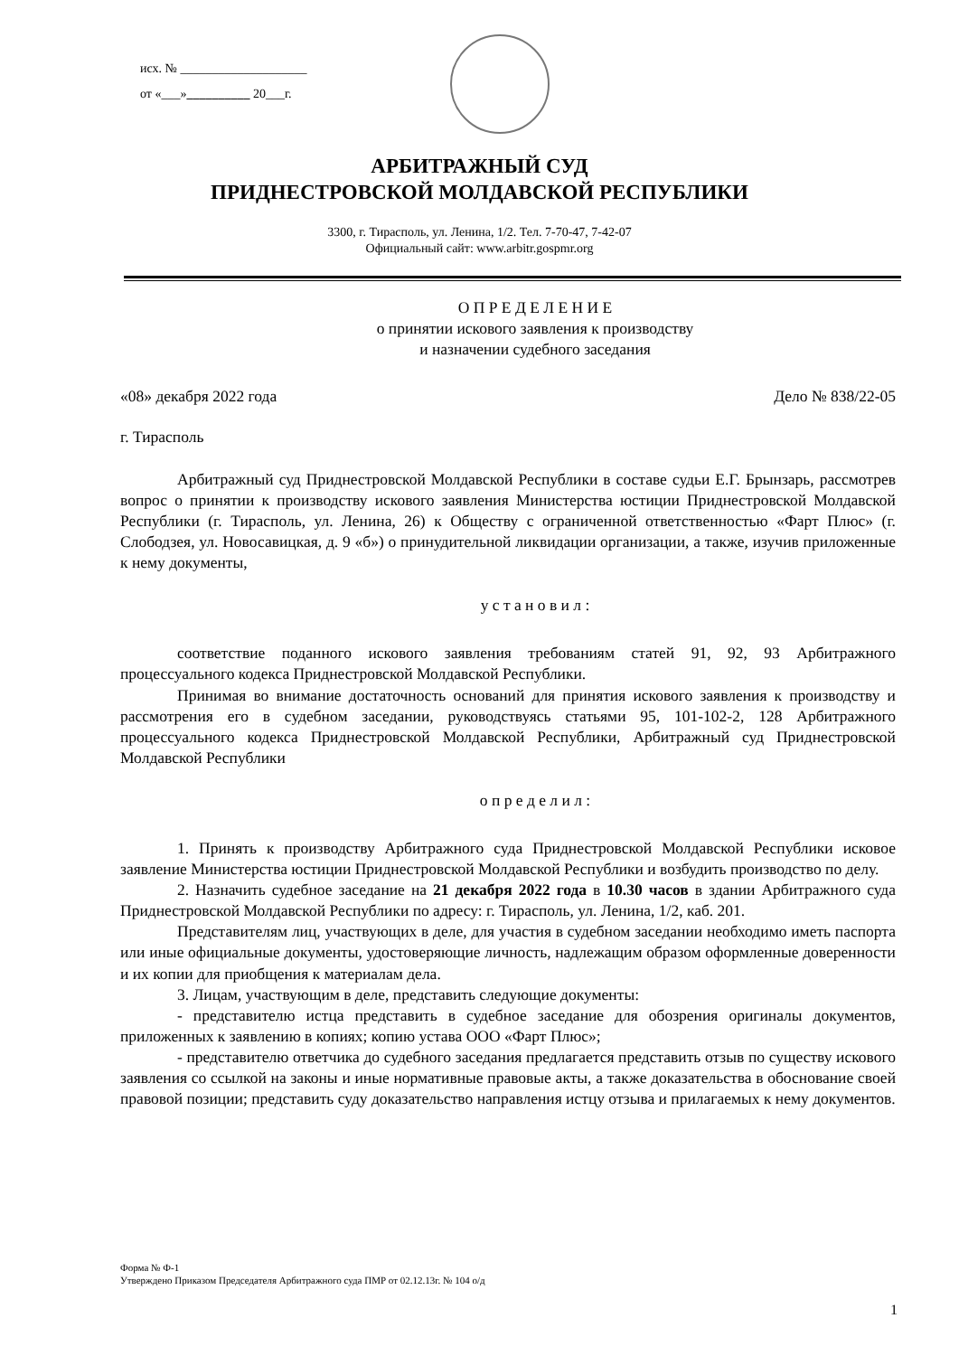исх. № ____________________
от «___»__________ 20___г.
АРБИТРАЖНЫЙ СУД
ПРИДНЕСТРОВСКОЙ МОЛДАВСКОЙ РЕСПУБЛИКИ
3300, г. Тирасполь, ул. Ленина, 1/2. Тел. 7-70-47, 7-42-07
Официальный сайт: www.arbitr.gospmr.org
О П Р Е Д Е Л Е Н И Е
о принятии искового заявления к производству
и назначении судебного заседания
«08» декабря 2022 года Дело № 838/22-05
г. Тирасполь
Арбитражный суд Приднестровской Молдавской Республики в составе судьи Е.Г. Брынзарь, рассмотрев вопрос о принятии к производству искового заявления Министерства юстиции Приднестровской Молдавской Республики (г. Тирасполь, ул. Ленина, 26) к Обществу с ограниченной ответственностью «Фарт Плюс» (г. Слободзея, ул. Новосавицкая, д. 9 «б») о принудительной ликвидации организации, а также, изучив приложенные к нему документы,
у с т а н о в и л :
соответствие поданного искового заявления требованиям статей 91, 92, 93 Арбитражного процессуального кодекса Приднестровской Молдавской Республики.
Принимая во внимание достаточность оснований для принятия искового заявления к производству и рассмотрения его в судебном заседании, руководствуясь статьями 95, 101-102-2, 128 Арбитражного процессуального кодекса Приднестровской Молдавской Республики, Арбитражный суд Приднестровской Молдавской Республики
о п р е д е л и л :
1. Принять к производству Арбитражного суда Приднестровской Молдавской Республики исковое заявление Министерства юстиции Приднестровской Молдавской Республики и возбудить производство по делу.
2. Назначить судебное заседание на 21 декабря 2022 года в 10.30 часов в здании Арбитражного суда Приднестровской Молдавской Республики по адресу: г. Тирасполь, ул. Ленина, 1/2, каб. 201.
Представителям лиц, участвующих в деле, для участия в судебном заседании необходимо иметь паспорта или иные официальные документы, удостоверяющие личность, надлежащим образом оформленные доверенности и их копии для приобщения к материалам дела.
3. Лицам, участвующим в деле, представить следующие документы:
- представителю истца представить в судебное заседание для обозрения оригиналы документов, приложенных к заявлению в копиях; копию устава ООО «Фарт Плюс»;
- представителю ответчика до судебного заседания предлагается представить отзыв по существу искового заявления со ссылкой на законы и иные нормативные правовые акты, а также доказательства в обоснование своей правовой позиции; представить суду доказательство направления истцу отзыва и прилагаемых к нему документов.
Форма № Ф-1
Утверждено Приказом Председателя Арбитражного суда ПМР от 02.12.13г. № 104 о/д
1